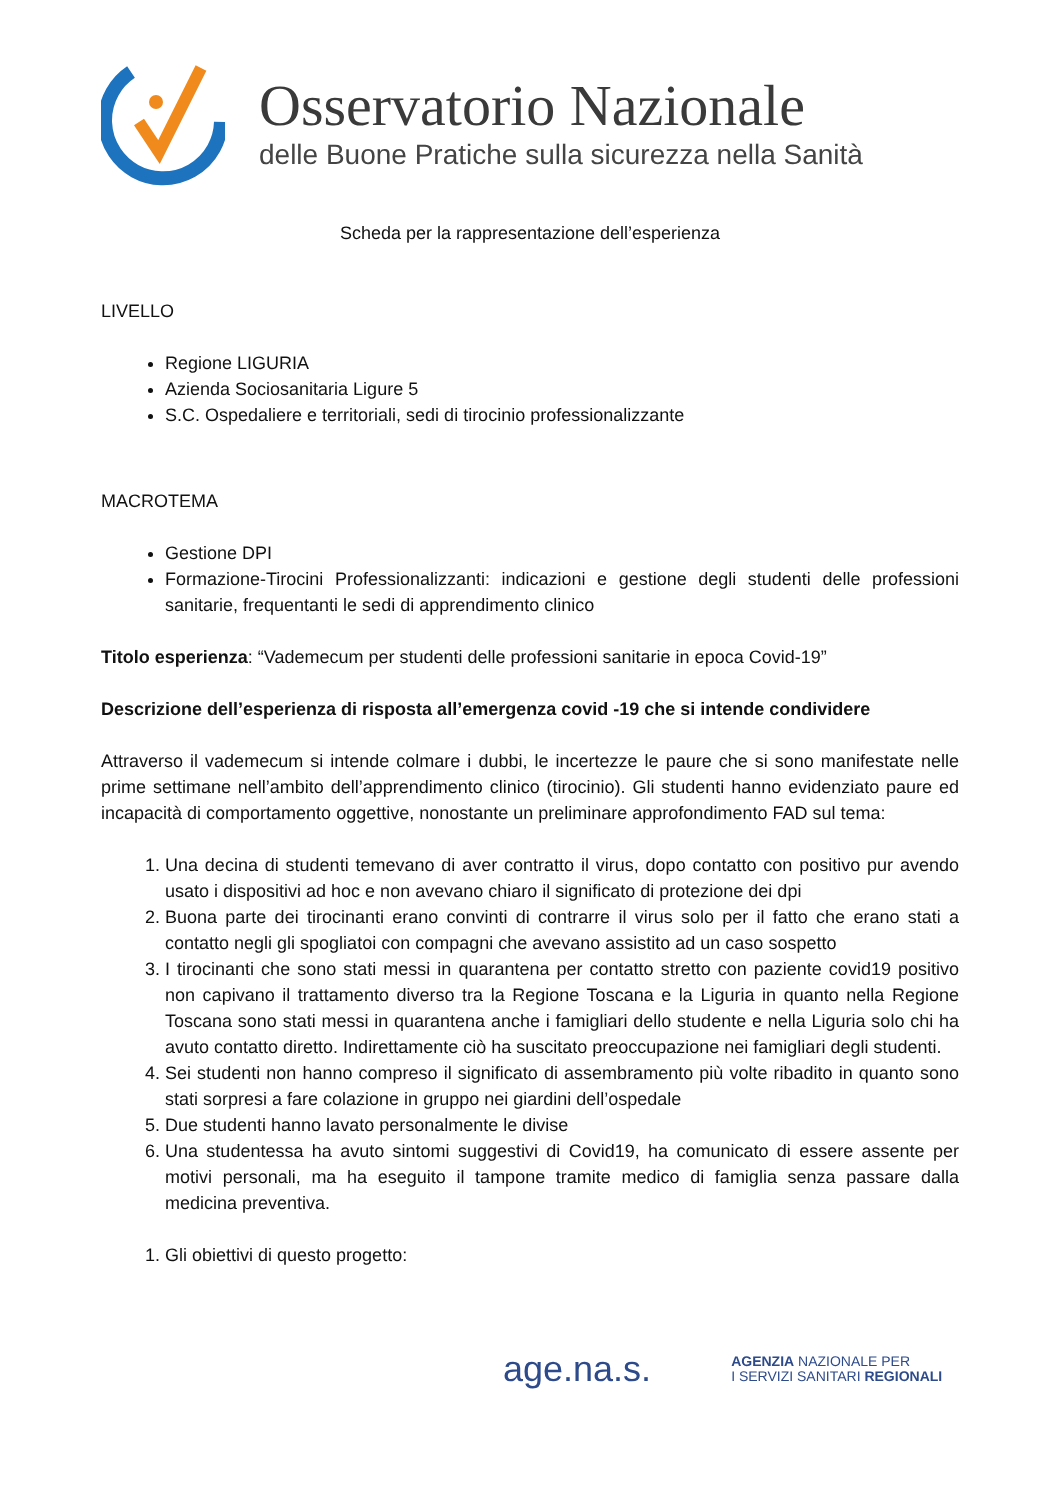Osservatorio Nazionale
delle Buone Pratiche sulla sicurezza nella Sanità
Scheda per la rappresentazione dell’esperienza
LIVELLO
Regione LIGURIA
Azienda Sociosanitaria Ligure 5
S.C. Ospedaliere e territoriali, sedi di tirocinio professionalizzante
MACROTEMA
Gestione DPI
Formazione-Tirocini Professionalizzanti: indicazioni e gestione degli studenti delle professioni sanitarie, frequentanti le sedi di apprendimento clinico
Titolo esperienza: “Vademecum per studenti delle professioni sanitarie in epoca Covid-19”
Descrizione dell’esperienza di risposta all’emergenza covid -19 che si intende condividere
Attraverso il vademecum si intende colmare i dubbi, le incertezze le paure che si sono manifestate nelle prime settimane nell’ambito dell’apprendimento clinico (tirocinio). Gli studenti hanno evidenziato paure ed incapacità di comportamento oggettive, nonostante un preliminare approfondimento FAD sul tema:
1. Una decina di studenti temevano di aver contratto il virus, dopo contatto con positivo pur avendo usato i dispositivi ad hoc e non avevano chiaro il significato di protezione dei dpi
2. Buona parte dei tirocinanti erano convinti di contrarre il virus solo per il fatto che erano stati a contatto negli gli spogliatoi con compagni che avevano assistito ad un caso sospetto
3. I tirocinanti che sono stati messi in quarantena per contatto stretto con paziente covid19 positivo non capivano il trattamento diverso tra la Regione Toscana e la Liguria in quanto nella Regione Toscana sono stati messi in quarantena anche i famigliari dello studente e nella Liguria solo chi ha avuto contatto diretto. Indirettamente ciò ha suscitato preoccupazione nei famigliari degli studenti.
4. Sei studenti non hanno compreso il significato di assembramento più volte ribadito in quanto sono stati sorpresi a fare colazione in gruppo nei giardini dell’ospedale
5. Due studenti hanno lavato personalmente le divise
6. Una studentessa ha avuto sintomi suggestivi di Covid19, ha comunicato di essere assente per motivi personali, ma ha eseguito il tampone tramite medico di famiglia senza passare dalla medicina preventiva.
1. Gli obiettivi di questo progetto:
age.na.s.
AGENZIA NAZIONALE PER
I SERVIZI SANITARI REGIONALI